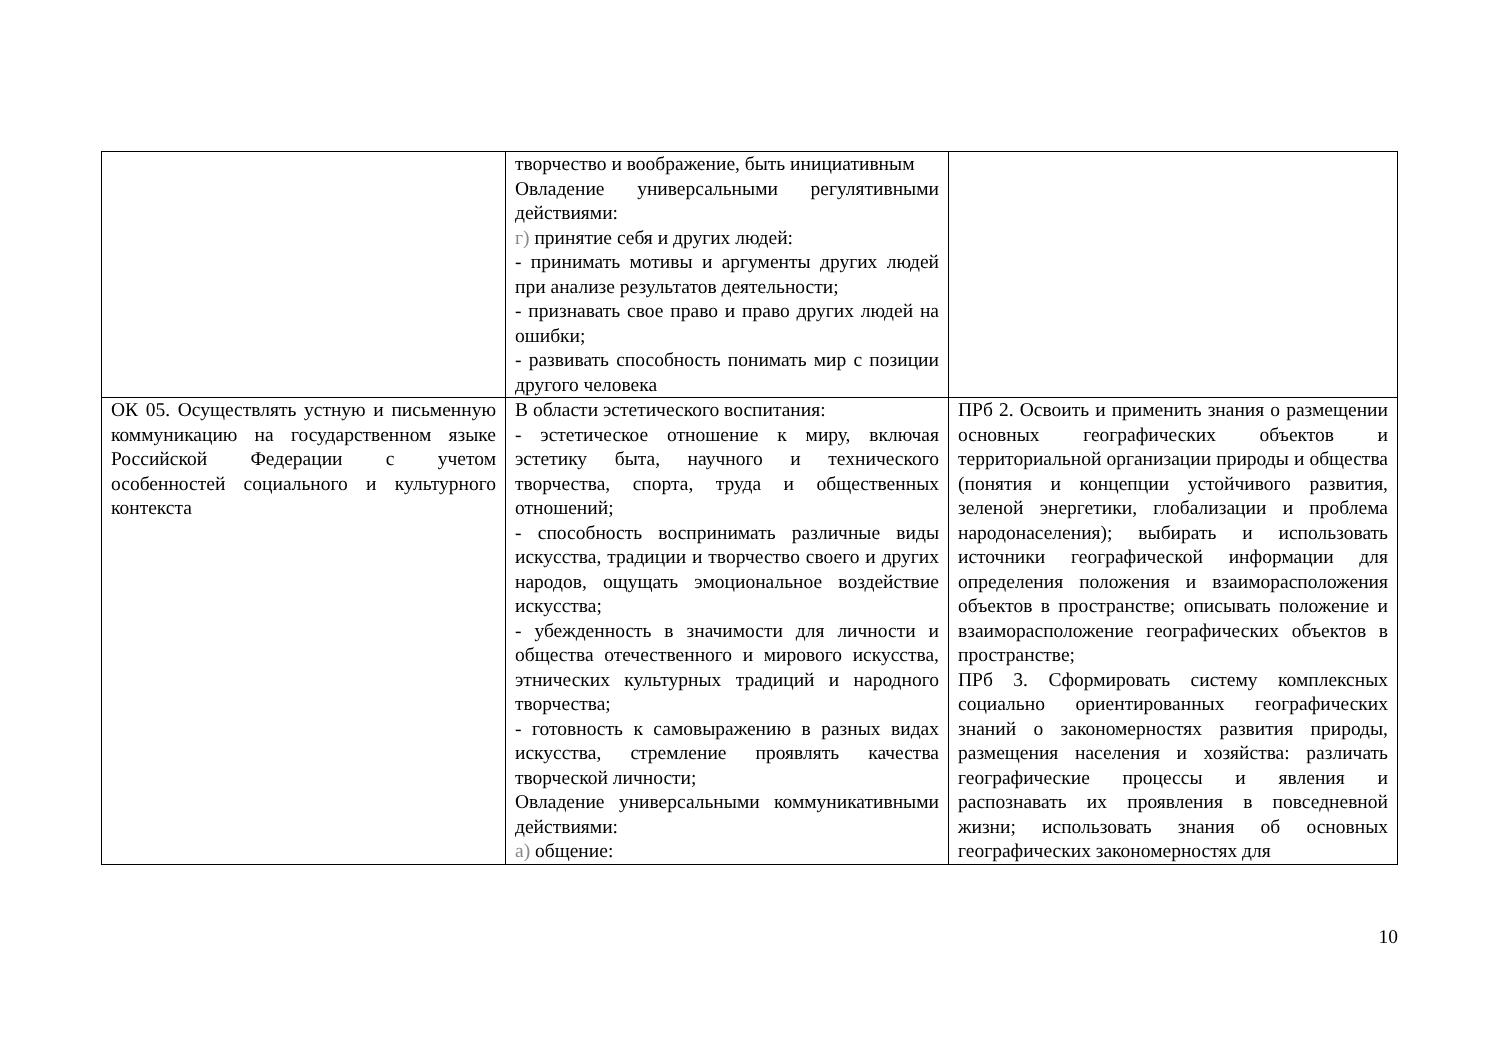| | творчество и воображение, быть инициативным Овладение универсальными регулятивными действиями: г) принятие себя и других людей: - принимать мотивы и аргументы других людей при анализе результатов деятельности; - признавать свое право и право других людей на ошибки; - развивать способность понимать мир с позиции другого человека | |
| ОК 05. Осуществлять устную и письменную коммуникацию на государственном языке Российской Федерации с учетом особенностей социального и культурного контекста | В области эстетического воспитания: - эстетическое отношение к миру, включая эстетику быта, научного и технического творчества, спорта, труда и общественных отношений; - способность воспринимать различные виды искусства, традиции и творчество своего и других народов, ощущать эмоциональное воздействие искусства; - убежденность в значимости для личности и общества отечественного и мирового искусства, этнических культурных традиций и народного творчества; - готовность к самовыражению в разных видах искусства, стремление проявлять качества творческой личности; Овладение универсальными коммуникативными действиями: а) общение: | ПРб 2. Освоить и применить знания о размещении основных географических объектов и территориальной организации природы и общества (понятия и концепции устойчивого развития, зеленой энергетики, глобализации и проблема народонаселения); выбирать и использовать источники географической информации для определения положения и взаиморасположения объектов в пространстве; описывать положение и взаиморасположение географических объектов в пространстве; ПРб 3. Сформировать систему комплексных социально ориентированных географических знаний о закономерностях развития природы, размещения населения и хозяйства: различать географические процессы и явления и распознавать их проявления в повседневной жизни; использовать знания об основных географических закономерностях для |
10